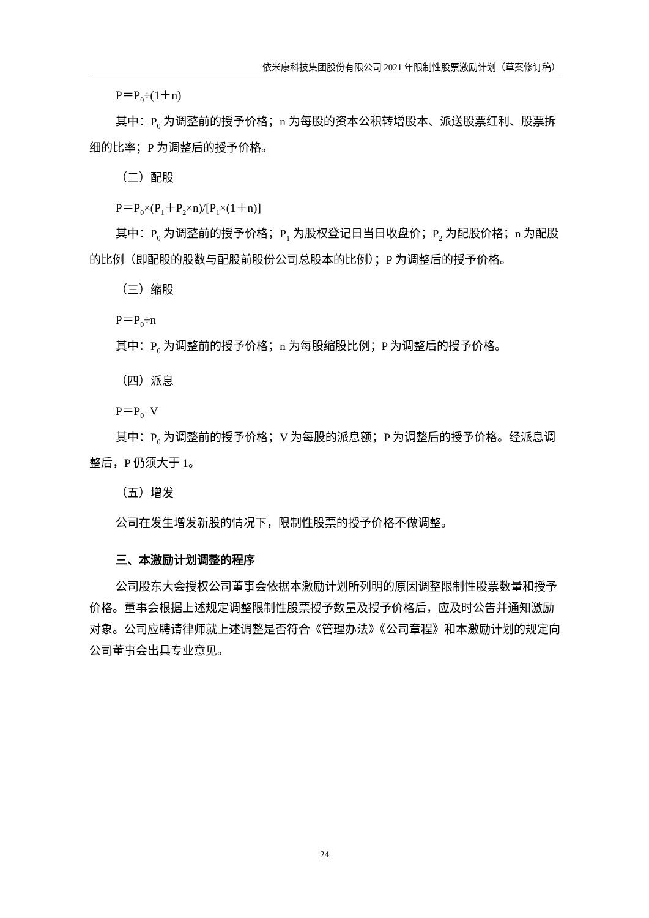依米康科技集团股份有限公司 2021 年限制性股票激励计划（草案修订稿）
P＝P<sub>0</sub>÷(1＋n)
其中：P<sub>0</sub> 为调整前的授予价格；n 为每股的资本公积转增股本、派送股票红利、股票拆细的比率；P 为调整后的授予价格。
（二）配股
P＝P<sub>0</sub>×(P<sub>1</sub>＋P<sub>2</sub>×n)/[P<sub>1</sub>×(1＋n)]
其中：P<sub>0</sub> 为调整前的授予价格；P<sub>1</sub> 为股权登记日当日收盘价；P<sub>2</sub> 为配股价格；n 为配股的比例（即配股的股数与配股前股份公司总股本的比例）；P 为调整后的授予价格。
（三）缩股
P＝P<sub>0</sub>÷n
其中：P<sub>0</sub> 为调整前的授予价格；n 为每股缩股比例；P 为调整后的授予价格。
（四）派息
P＝P<sub>0</sub>–V
其中：P<sub>0</sub> 为调整前的授予价格；V 为每股的派息额；P 为调整后的授予价格。经派息调整后，P 仍须大于 1。
（五）增发
公司在发生增发新股的情况下，限制性股票的授予价格不做调整。
三、本激励计划调整的程序
公司股东大会授权公司董事会依据本激励计划所列明的原因调整限制性股票数量和授予价格。董事会根据上述规定调整限制性股票授予数量及授予价格后，应及时公告并通知激励对象。公司应聘请律师就上述调整是否符合《管理办法》《公司章程》和本激励计划的规定向公司董事会出具专业意见。
24